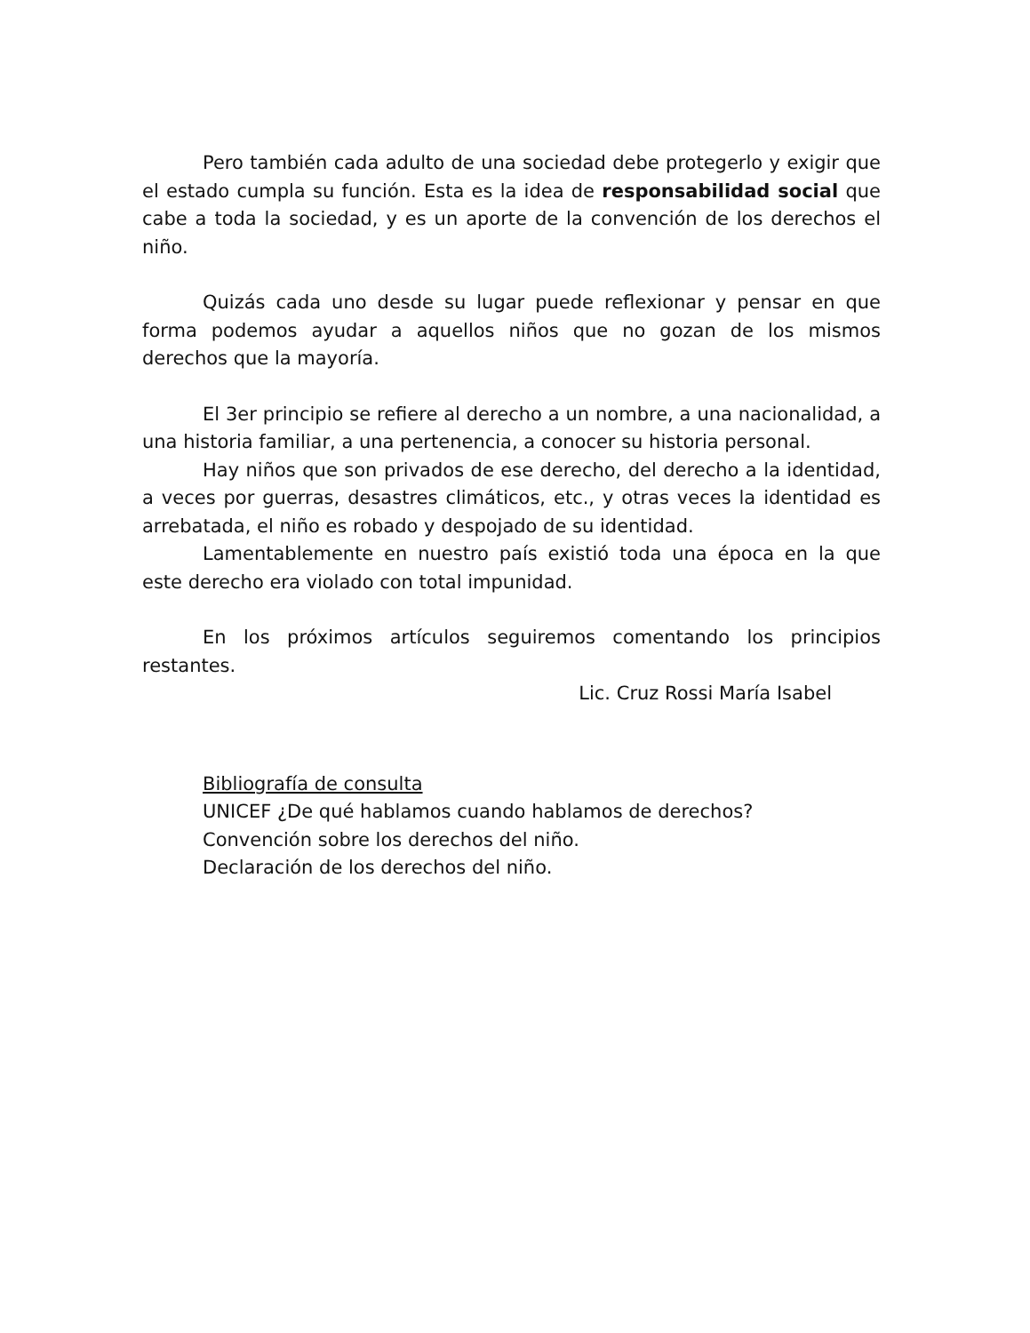Pero también cada adulto de una sociedad debe protegerlo y exigir que el estado cumpla su función. Esta es la idea de responsabilidad social que cabe a toda la sociedad, y es un aporte de la convención de los derechos el niño.
Quizás cada uno desde su lugar puede reflexionar y pensar en que forma podemos ayudar a aquellos niños que no gozan de los mismos derechos que la mayoría.
El 3er principio se refiere al derecho a un nombre, a una nacionalidad, a una historia familiar, a una pertenencia, a conocer su historia personal.
Hay niños que son privados de ese derecho, del derecho a la identidad, a veces por guerras, desastres climáticos, etc., y otras veces la identidad es arrebatada, el niño es robado y despojado de su identidad.
Lamentablemente en nuestro país existió toda una época en la que este derecho era violado con total impunidad.
En los próximos artículos seguiremos comentando los principios restantes.
Lic. Cruz Rossi María Isabel
Bibliografía de consulta
UNICEF ¿De qué hablamos cuando hablamos de derechos?
Convención sobre los derechos del niño.
Declaración de los derechos del niño.